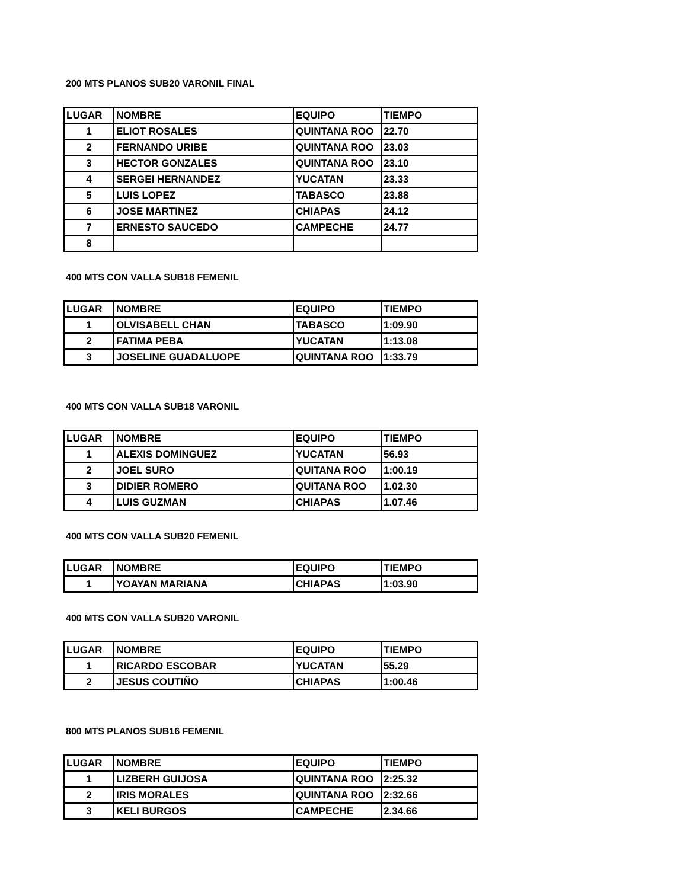200 MTS PLANOS SUB20 VARONIL FINAL
| LUGAR | NOMBRE | EQUIPO | TIEMPO |
| --- | --- | --- | --- |
| 1 | ELIOT ROSALES | QUINTANA ROO | 22.70 |
| 2 | FERNANDO URIBE | QUINTANA ROO | 23.03 |
| 3 | HECTOR GONZALES | QUINTANA ROO | 23.10 |
| 4 | SERGEI HERNANDEZ | YUCATAN | 23.33 |
| 5 | LUIS LOPEZ | TABASCO | 23.88 |
| 6 | JOSE MARTINEZ | CHIAPAS | 24.12 |
| 7 | ERNESTO SAUCEDO | CAMPECHE | 24.77 |
| 8 | | | |
400 MTS CON VALLA SUB18 FEMENIL
| LUGAR | NOMBRE | EQUIPO | TIEMPO |
| --- | --- | --- | --- |
| 1 | OLVISABELL CHAN | TABASCO | 1:09.90 |
| 2 | FATIMA PEBA | YUCATAN | 1:13.08 |
| 3 | JOSELINE GUADALUOPE | QUINTANA ROO | 1:33.79 |
400 MTS CON VALLA SUB18 VARONIL
| LUGAR | NOMBRE | EQUIPO | TIEMPO |
| --- | --- | --- | --- |
| 1 | ALEXIS DOMINGUEZ | YUCATAN | 56.93 |
| 2 | JOEL SURO | QUITANA ROO | 1:00.19 |
| 3 | DIDIER ROMERO | QUITANA ROO | 1.02.30 |
| 4 | LUIS GUZMAN | CHIAPAS | 1.07.46 |
400 MTS CON VALLA SUB20 FEMENIL
| LUGAR | NOMBRE | EQUIPO | TIEMPO |
| --- | --- | --- | --- |
| 1 | YOAYAN MARIANA | CHIAPAS | 1:03.90 |
400 MTS CON VALLA SUB20 VARONIL
| LUGAR | NOMBRE | EQUIPO | TIEMPO |
| --- | --- | --- | --- |
| 1 | RICARDO ESCOBAR | YUCATAN | 55.29 |
| 2 | JESUS COUTIÑO | CHIAPAS | 1:00.46 |
800 MTS PLANOS SUB16 FEMENIL
| LUGAR | NOMBRE | EQUIPO | TIEMPO |
| --- | --- | --- | --- |
| 1 | LIZBERH GUIJOSA | QUINTANA ROO | 2:25.32 |
| 2 | IRIS MORALES | QUINTANA ROO | 2:32.66 |
| 3 | KELI BURGOS | CAMPECHE | 2.34.66 |